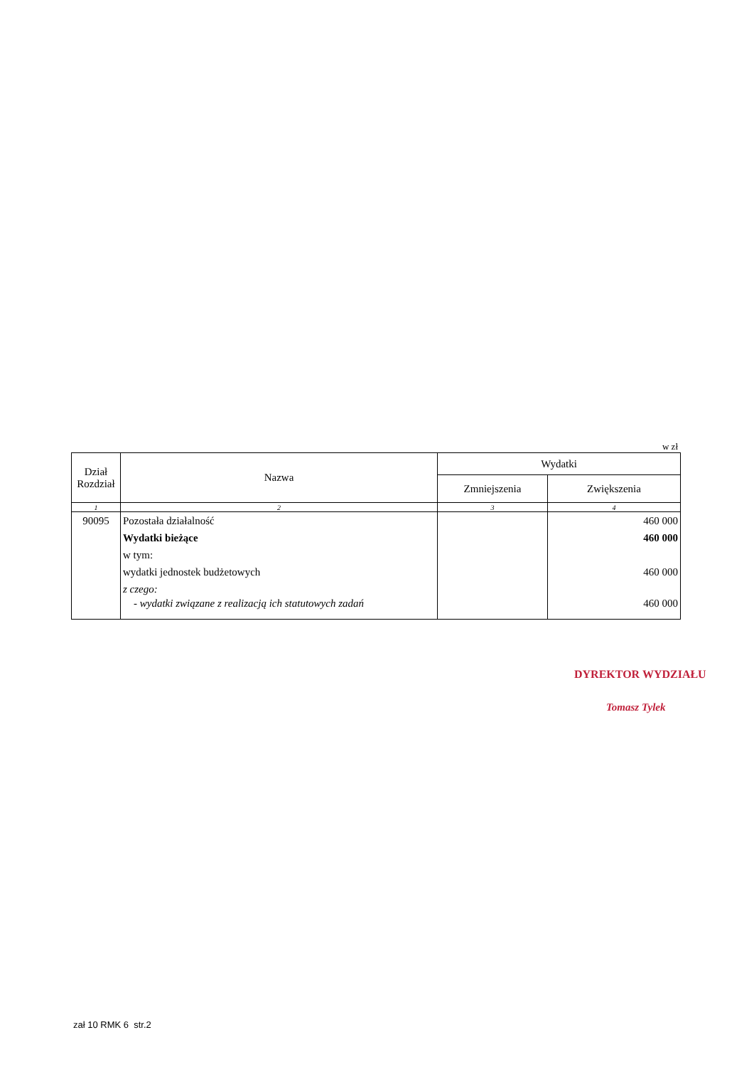w zł
| Dział Rozdział | Nazwa | Wydatki | |
| --- | --- | --- | --- |
| | | Zmniejszenia | Zwiększenia |
| 1 | 2 | 3 | 4 |
| 90095 | Pozostała działalność | | 460 000 |
| | Wydatki bieżące | | 460 000 |
| | w tym: | | |
| | wydatki jednostek budżetowych | | 460 000 |
| | z czego: | | |
| | - wydatki związane z realizacją ich statutowych zadań | | 460 000 |
DYREKTOR WYDZIAŁU
Tomasz Tylek
zał 10 RMK 6 str.2